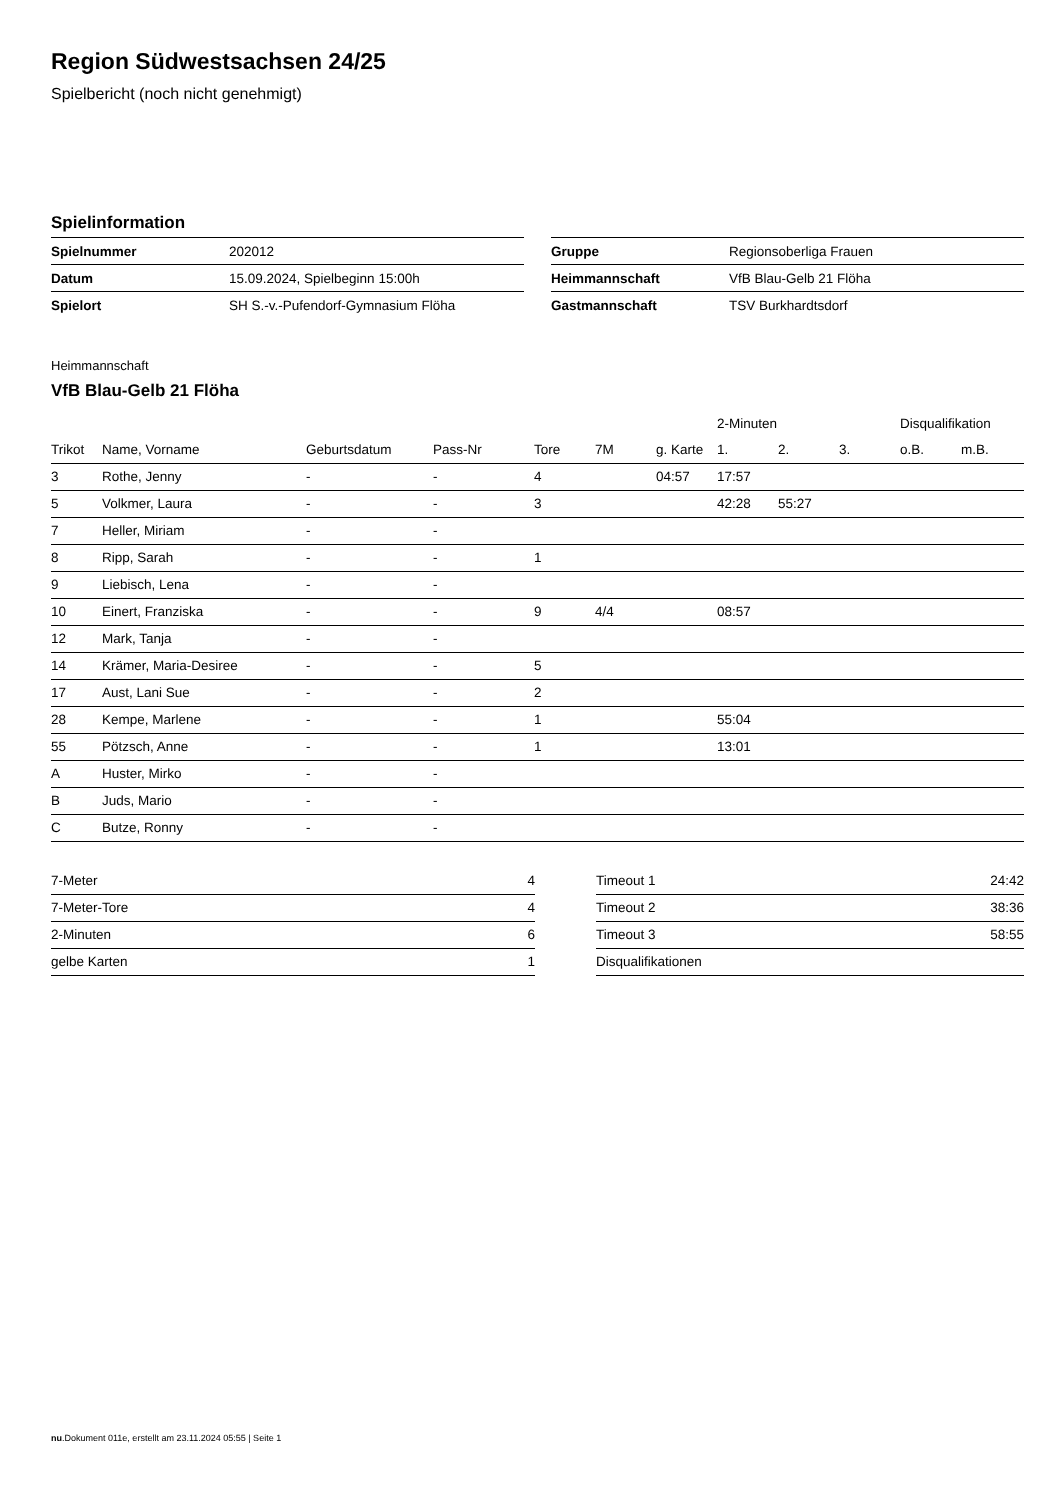Region Südwestsachsen 24/25
Spielbericht (noch nicht genehmigt)
Spielinformation
| Spielnummer | 202012 |
| Datum | 15.09.2024, Spielbeginn 15:00h |
| Spielort | SH S.-v.-Pufendorf-Gymnasium Flöha |
| Gruppe | Regionsoberliga Frauen |
| Heimmannschaft | VfB Blau-Gelb 21 Flöha |
| Gastmannschaft | TSV Burkhardtsdorf |
Heimmannschaft
VfB Blau-Gelb 21 Flöha
| | | | | | | | 2-Minuten | | | Disqualifikation | |
| --- | --- | --- | --- | --- | --- | --- | --- | --- | --- | --- | --- |
| Trikot | Name, Vorname | Geburtsdatum | Pass-Nr | Tore | 7M | g. Karte | 1. | 2. | 3. | o.B. | m.B. |
| 3 | Rothe, Jenny | - | - | 4 | | 04:57 | 17:57 | | | | |
| 5 | Volkmer, Laura | - | - | 3 | | | 42:28 | 55:27 | | | |
| 7 | Heller, Miriam | - | - | | | | | | | | |
| 8 | Ripp, Sarah | - | - | 1 | | | | | | | |
| 9 | Liebisch, Lena | - | - | | | | | | | | |
| 10 | Einert, Franziska | - | - | 9 | 4/4 | | 08:57 | | | | |
| 12 | Mark, Tanja | - | - | | | | | | | | |
| 14 | Krämer, Maria-Desiree | - | - | 5 | | | | | | | |
| 17 | Aust, Lani Sue | - | - | 2 | | | | | | | |
| 28 | Kempe, Marlene | - | - | 1 | | | 55:04 | | | | |
| 55 | Pötzsch, Anne | - | - | 1 | | | 13:01 | | | | |
| A | Huster, Mirko | - | - | | | | | | | | |
| B | Juds, Mario | - | - | | | | | | | | |
| C | Butze, Ronny | - | - | | | | | | | | |
| 7-Meter | 4 |
| 7-Meter-Tore | 4 |
| 2-Minuten | 6 |
| gelbe Karten | 1 |
| Timeout 1 | 24:42 |
| Timeout 2 | 38:36 |
| Timeout 3 | 58:55 |
| Disqualifikationen | |
nu.Dokument 011e, erstellt am 23.11.2024 05:55 | Seite 1